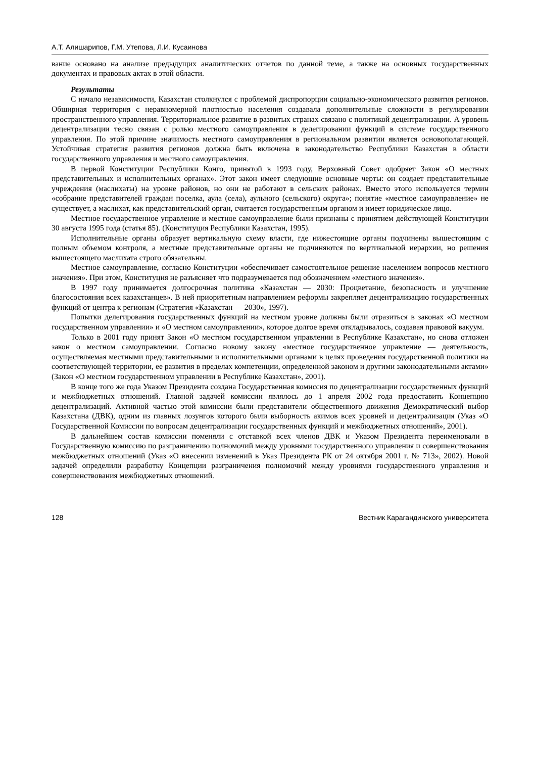А.Т. Алишарипов, Г.М. Утепова, Л.И. Кусаинова
вание основано на анализе предыдущих аналитических отчетов по данной теме, а также на основных государственных документах и правовых актах в этой области.
Результаты
С начало независимости, Казахстан столкнулся с проблемой диспропорции социально-экономического развития регионов. Обширная территория с неравномерной плотностью населения создавала дополнительные сложности в регулировании пространственного управления. Территориальное развитие в развитых странах связано с политикой децентрализации. А уровень децентрализации тесно связан с ролью местного самоуправления в делегировании функций в системе государственного управления. По этой причине значимость местного самоуправления в региональном развитии является основополагающей. Устойчивая стратегия развития регионов должна быть включена в законодательство Республики Казахстан в области государственного управления и местного самоуправления.
В первой Конституции Республики Конго, принятой в 1993 году, Верховный Совет одобряет Закон «О местных представительных и исполнительных органах». Этот закон имеет следующие основные черты: он создает представительные учреждения (маслихаты) на уровне районов, но они не работают в сельских районах. Вместо этого используется термин «собрание представителей граждан поселка, аула (села), аульного (сельского) округа»; понятие «местное самоуправление» не существует, а маслихат, как представительский орган, считается государственным органом и имеет юридическое лицо.
Местное государственное управление и местное самоуправление были признаны с принятием действующей Конституции 30 августа 1995 года (статья 85). (Конституция Республики Казахстан, 1995).
Исполнительные органы образует вертикальную схему власти, где нижестоящие органы подчинены вышестоящим с полным объемом контроля, а местные представительные органы не подчиняются по вертикальной иерархии, но решения вышестоящего маслихата строго обязательны.
Местное самоуправление, согласно Конституции «обеспечивает самостоятельное решение населением вопросов местного значения». При этом, Конституция не разъясняет что подразумевается под обозначением «местного значения».
В 1997 году принимается долгосрочная политика «Казахстан — 2030: Процветание, безопасность и улучшение благосостояния всех казахстанцев». В ней приоритетным направлением реформы закрепляет децентрализацию государственных функций от центра к регионам (Стратегия «Казахстан — 2030», 1997).
Попытки делегирования государственных функций на местном уровне должны были отразиться в законах «О местном государственном управлении» и «О местном самоуправлении», которое долгое время откладывалось, создавая правовой вакуум.
Только в 2001 году принят Закон «О местном государственном управлении в Республике Казахстан», но снова отложен закон о местном самоуправлении. Согласно новому закону «местное государственное управление — деятельность, осуществляемая местными представительными и исполнительными органами в целях проведения государственной политики на соответствующей территории, ее развития в пределах компетенции, определенной законом и другими законодательными актами» (Закон «О местном государственном управлении в Республике Казахстан», 2001).
В конце того же года Указом Президента создана Государственная комиссия по децентрализации государственных функций и межбюджетных отношений. Главной задачей комиссии являлось до 1 апреля 2002 года предоставить Концепцию децентрализаций. Активной частью этой комиссии были представители общественного движения Демократический выбор Казахстана (ДВК), одним из главных лозунгов которого были выборность акимов всех уровней и децентрализация (Указ «О Государственной Комиссии по вопросам децентрализации государственных функций и межбюджетных отношений», 2001).
В дальнейшем состав комиссии поменяли с отставкой всех членов ДВК и Указом Президента переименовали в Государственную комиссию по разграничению полномочий между уровнями государственного управления и совершенствования межбюджетных отношений (Указ «О внесении изменений в Указ Президента РК от 24 октября 2001 г. № 713», 2002). Новой задачей определили разработку Концепции разграничения полномочий между уровнями государственного управления и совершенствования межбюджетных отношений.
128 Вестник Карагандинского университета